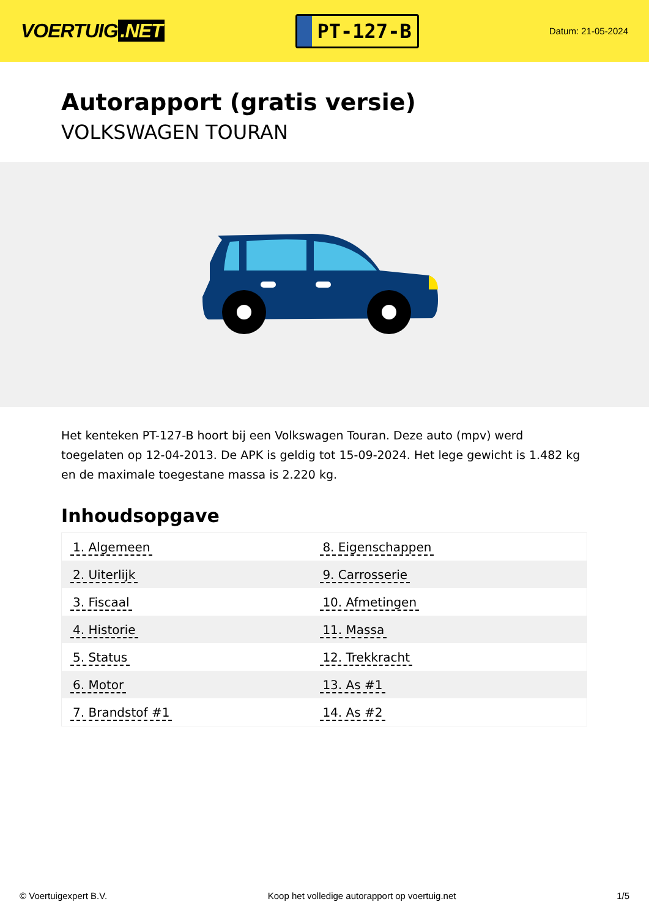VOERTUIG.NET
PT-127-B
Datum: 21-05-2024
Autorapport (gratis versie)
VOLKSWAGEN TOURAN
Het kenteken PT-127-B hoort bij een Volkswagen Touran. Deze auto (mpv) werd toegelaten op 12-04-2013. De APK is geldig tot 15-09-2024. Het lege gewicht is 1.482 kg en de maximale toegestane massa is 2.220 kg.
Inhoudsopgave
| 1. Algemeen | 8. Eigenschappen |
| 2. Uiterlijk | 9. Carrosserie |
| 3. Fiscaal | 10. Afmetingen |
| 4. Historie | 11. Massa |
| 5. Status | 12. Trekkracht |
| 6. Motor | 13. As #1 |
| 7. Brandstof #1 | 14. As #2 |
© Voertuigexpert B.V. Koop het volledige autorapport op voertuig.net 1/5